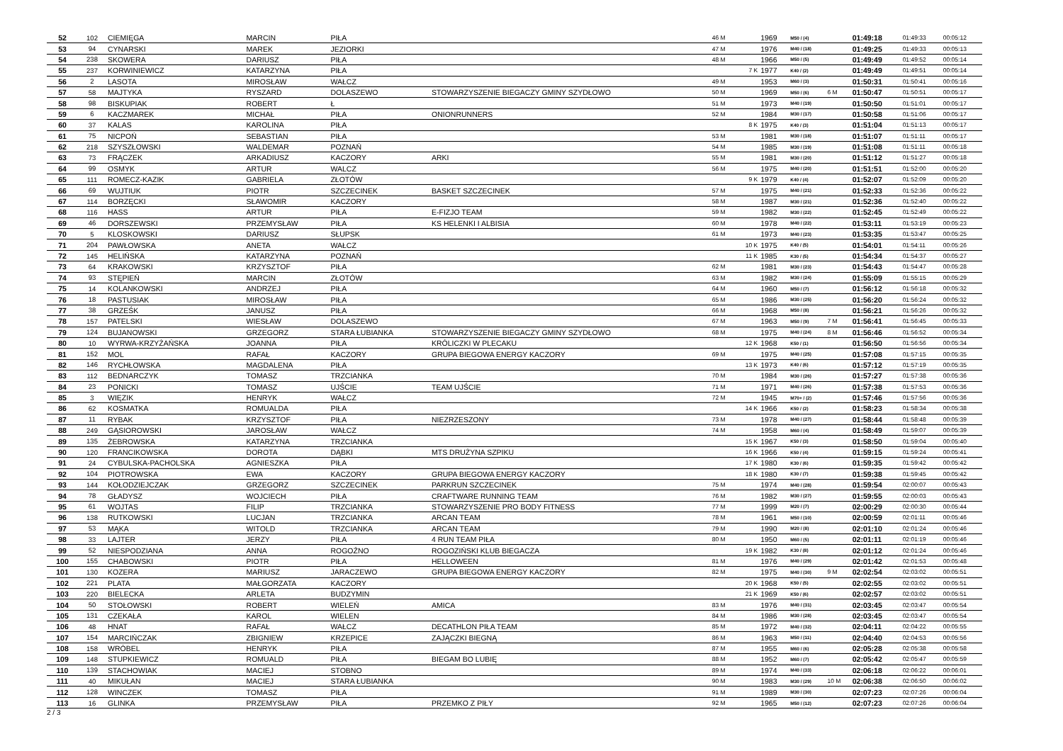| 52 | 102 | CIEMIĘGA | MARCIN | PIŁA | | 46 M | | 1969 | M50 / (4) | | 01:49:18 | 01:49:33 | 00:05:12 |
| 53 | 94 | CYNARSKI | MAREK | JEZIORKI | | 47 M | | 1976 | M40 / (18) | | 01:49:25 | 01:49:33 | 00:05:13 |
| 54 | 238 | SKOWERA | DARIUSZ | PIŁA | | 48 M | | 1966 | M50 / (5) | | 01:49:49 | 01:49:52 | 00:05:14 |
| 55 | 237 | KORWINIEWICZ | KATARZYNA | PIŁA | | | 7 K | 1977 | K40 / (2) | | 01:49:49 | 01:49:51 | 00:05:14 |
| 56 | 2 | LASOTA | MIROSŁAW | WAŁCZ | | 49 M | | 1953 | M60 / (3) | | 01:50:31 | 01:50:41 | 00:05:16 |
| 57 | 58 | MAJTYKA | RYSZARD | DOLASZEWO | STOWARZYSZENIE BIEGACZY GMINY SZYDŁOWO | 50 M | | 1969 | M50 / (6) | 6 M | 01:50:47 | 01:50:51 | 00:05:17 |
| 58 | 98 | BISKUPIAK | ROBERT | Ł | | 51 M | | 1973 | M40 / (19) | | 01:50:50 | 01:51:01 | 00:05:17 |
| 59 | 6 | KACZMAREK | MICHAŁ | PIŁA | ONIONRUNNERS | 52 M | | 1984 | M30 / (17) | | 01:50:58 | 01:51:06 | 00:05:17 |
| 60 | 37 | KALAS | KAROLINA | PIŁA | | | 8 K | 1975 | K40 / (3) | | 01:51:04 | 01:51:13 | 00:05:17 |
| 61 | 75 | NICPOŃ | SEBASTIAN | PIŁA | | 53 M | | 1981 | M30 / (18) | | 01:51:07 | 01:51:11 | 00:05:17 |
| 62 | 218 | SZYSZŁOWSKI | WALDEMAR | POZNAŃ | | 54 M | | 1985 | M30 / (19) | | 01:51:08 | 01:51:11 | 00:05:18 |
| 63 | 73 | FRĄCZEK | ARKADIUSZ | KACZORY | ARKI | 55 M | | 1981 | M30 / (20) | | 01:51:12 | 01:51:27 | 00:05:18 |
| 64 | 99 | OSMYK | ARTUR | WALCZ | | 56 M | | 1975 | M40 / (20) | | 01:51:51 | 01:52:00 | 00:05:20 |
| 65 | 111 | ROMECZ-KAZIK | GABRIELA | ZŁOTÓW | | | 9 K | 1979 | K40 / (4) | | 01:52:07 | 01:52:09 | 00:05:20 |
| 66 | 69 | WUJTIUK | PIOTR | SZCZECINEK | BASKET SZCZECINEK | 57 M | | 1975 | M40 / (21) | | 01:52:33 | 01:52:36 | 00:05:22 |
| 67 | 114 | BORZĘCKI | SŁAWOMIR | KACZORY | | 58 M | | 1987 | M30 / (21) | | 01:52:36 | 01:52:40 | 00:05:22 |
| 68 | 116 | HASS | ARTUR | PIŁA | E-FIZJO TEAM | 59 M | | 1982 | M30 / (22) | | 01:52:45 | 01:52:49 | 00:05:22 |
| 69 | 46 | DORSZEWSKI | PRZEMYSŁAW | PIŁA | KS HELENKI I ALBISIA | 60 M | | 1978 | M40 / (22) | | 01:53:11 | 01:53:19 | 00:05:23 |
| 70 | 5 | KLOSKOWSKI | DARIUSZ | SŁUPSK | | 61 M | | 1973 | M40 / (23) | | 01:53:35 | 01:53:47 | 00:05:25 |
| 71 | 204 | PAWŁOWSKA | ANETA | WAŁCZ | | | 10 K | 1975 | K40 / (5) | | 01:54:01 | 01:54:11 | 00:05:26 |
| 72 | 145 | HELIŃSKA | KATARZYNA | POZNAŃ | | | 11 K | 1985 | K30 / (5) | | 01:54:34 | 01:54:37 | 00:05:27 |
| 73 | 64 | KRAKOWSKI | KRZYSZTOF | PIŁA | | 62 M | | 1981 | M30 / (23) | | 01:54:43 | 01:54:47 | 00:05:28 |
| 74 | 93 | STĘPIEŃ | MARCIN | ZŁOTÓW | | 63 M | | 1982 | M30 / (24) | | 01:55:09 | 01:55:15 | 00:05:29 |
| 75 | 14 | KOLANKOWSKI | ANDRZEJ | PIŁA | | 64 M | | 1960 | M50 / (7) | | 01:56:12 | 01:56:18 | 00:05:32 |
| 76 | 18 | PASTUSIAK | MIROSŁAW | PIŁA | | 65 M | | 1986 | M30 / (25) | | 01:56:20 | 01:56:24 | 00:05:32 |
| 77 | 38 | GRZEŚK | JANUSZ | PIŁA | | 66 M | | 1968 | M50 / (8) | | 01:56:21 | 01:56:26 | 00:05:32 |
| 78 | 157 | PATELSKI | WIESŁAW | DOLASZEWO | | 67 M | | 1963 | M50 / (9) | 7 M | 01:56:41 | 01:56:45 | 00:05:33 |
| 79 | 124 | BUJANOWSKI | GRZEGORZ | STARA ŁUBIANKA | STOWARZYSZENIE BIEGACZY GMINY SZYDŁOWO | 68 M | | 1975 | M40 / (24) | 8 M | 01:56:46 | 01:56:52 | 00:05:34 |
| 80 | 10 | WYRWA-KRZYŻAŃSKA | JOANNA | PIŁA | KRÓLICZKI W PLECAKU | | 12 K | 1968 | K50 / (1) | | 01:56:50 | 01:56:56 | 00:05:34 |
| 81 | 152 | MOL | RAFAŁ | KACZORY | GRUPA BIEGOWA ENERGY KACZORY | 69 M | | 1975 | M40 / (25) | | 01:57:08 | 01:57:15 | 00:05:35 |
| 82 | 146 | RYCHŁOWSKA | MAGDALENA | PIŁA | | | 13 K | 1973 | K40 / (6) | | 01:57:12 | 01:57:19 | 00:05:35 |
| 83 | 112 | BEDNARCZYK | TOMASZ | TRZCIANKA | | 70 M | | 1984 | M30 / (26) | | 01:57:27 | 01:57:38 | 00:05:36 |
| 84 | 23 | PONICKI | TOMASZ | UJŚCIE | TEAM UJŚCIE | 71 M | | 1971 | M40 / (26) | | 01:57:38 | 01:57:53 | 00:05:36 |
| 85 | 3 | WIĘZIK | HENRYK | WAŁCZ | | 72 M | | 1945 | M70+ / (2) | | 01:57:46 | 01:57:56 | 00:05:36 |
| 86 | 62 | KOSMATKA | ROMUALDA | PIŁA | | | 14 K | 1966 | K50 / (2) | | 01:58:23 | 01:58:34 | 00:05:38 |
| 87 | 11 | RYBAK | KRZYSZTOF | PIŁA | NIEZRZESZONY | 73 M | | 1978 | M40 / (27) | | 01:58:44 | 01:58:48 | 00:05:39 |
| 88 | 249 | GĄSIOROWSKI | JAROSŁAW | WAŁCZ | | 74 M | | 1958 | M60 / (4) | | 01:58:49 | 01:59:07 | 00:05:39 |
| 89 | 135 | ŻEBROWSKA | KATARZYNA | TRZCIANKA | | | 15 K | 1967 | K50 / (3) | | 01:58:50 | 01:59:04 | 00:05:40 |
| 90 | 120 | FRANCIKOWSKA | DOROTA | DĄBKI | MTS DRUŻYNA SZPIKU | | 16 K | 1966 | K50 / (4) | | 01:59:15 | 01:59:24 | 00:05:41 |
| 91 | 24 | CYBULSKA-PACHOLSKA | AGNIESZKA | PIŁA | | | 17 K | 1980 | K30 / (6) | | 01:59:35 | 01:59:42 | 00:05:42 |
| 92 | 104 | PIOTROWSKA | EWA | KACZORY | GRUPA BIEGOWA ENERGY KACZORY | | 18 K | 1980 | K30 / (7) | | 01:59:38 | 01:59:45 | 00:05:42 |
| 93 | 144 | KOŁODZIEJCZAK | GRZEGORZ | SZCZECINEK | PARKRUN SZCZECINEK | 75 M | | 1974 | M40 / (28) | | 01:59:54 | 02:00:07 | 00:05:43 |
| 94 | 78 | GŁADYSZ | WOJCIECH | PIŁA | CRAFTWARE RUNNING TEAM | 76 M | | 1982 | M30 / (27) | | 01:59:55 | 02:00:03 | 00:05:43 |
| 95 | 61 | WOJTAS | FILIP | TRZCIANKA | STOWARZYSZENIE PRO BODY FITNESS | 77 M | | 1999 | M20 / (7) | | 02:00:29 | 02:00:30 | 00:05:44 |
| 96 | 138 | RUTKOWSKI | LUCJAN | TRZCIANKA | ARCAN TEAM | 78 M | | 1961 | M50 / (10) | | 02:00:59 | 02:01:11 | 00:05:46 |
| 97 | 53 | MĄKA | WITOLD | TRZCIANKA | ARCAN TEAM | 79 M | | 1990 | M20 / (8) | | 02:01:10 | 02:01:24 | 00:05:46 |
| 98 | 33 | LAJTER | JERZY | PIŁA | 4 RUN TEAM PIŁA | 80 M | | 1950 | M60 / (5) | | 02:01:11 | 02:01:19 | 00:05:46 |
| 99 | 52 | NIESPODZIANA | ANNA | ROGOŹNO | ROGOZIŃSKI KLUB BIEGACZA | | 19 K | 1982 | K30 / (8) | | 02:01:12 | 02:01:24 | 00:05:46 |
| 100 | 155 | CHABOWSKI | PIOTR | PIŁA | HELLOWEEN | 81 M | | 1976 | M40 / (29) | | 02:01:42 | 02:01:53 | 00:05:48 |
| 101 | 130 | KOZERA | MARIUSZ | JARACZEWO | GRUPA BIEGOWA ENERGY KACZORY | 82 M | | 1975 | M40 / (30) | 9 M | 02:02:54 | 02:03:02 | 00:05:51 |
| 102 | 221 | PLATA | MAŁGORZATA | KACZORY | | | 20 K | 1968 | K50 / (5) | | 02:02:55 | 02:03:02 | 00:05:51 |
| 103 | 220 | BIELECKA | ARLETA | BUDZYMIN | | | 21 K | 1969 | K50 / (6) | | 02:02:57 | 02:03:02 | 00:05:51 |
| 104 | 50 | STOŁOWSKI | ROBERT | WIELEŃ | AMICA | 83 M | | 1976 | M40 / (31) | | 02:03:45 | 02:03:47 | 00:05:54 |
| 105 | 131 | CZEKAŁA | KAROL | WIELEN | | 84 M | | 1986 | M30 / (28) | | 02:03:45 | 02:03:47 | 00:05:54 |
| 106 | 48 | HNAT | RAFAŁ | WAŁCZ | DECATHLON PIŁA TEAM | 85 M | | 1972 | M40 / (32) | | 02:04:11 | 02:04:22 | 00:05:55 |
| 107 | 154 | MARCIŃCZAK | ZBIGNIEW | KRZEPICE | ZAJĄCZKI BIEGNĄ | 86 M | | 1963 | M50 / (11) | | 02:04:40 | 02:04:53 | 00:05:56 |
| 108 | 158 | WRÓBEL | HENRYK | PIŁA | | 87 M | | 1955 | M60 / (6) | | 02:05:28 | 02:05:38 | 00:05:58 |
| 109 | 148 | STUPKIEWICZ | ROMUALD | PIŁA | BIEGAM BO LUBIĘ | 88 M | | 1952 | M60 / (7) | | 02:05:42 | 02:05:47 | 00:05:59 |
| 110 | 139 | STACHOWIAK | MACIEJ | STOBNO | | 89 M | | 1974 | M40 / (33) | | 02:06:18 | 02:06:22 | 00:06:01 |
| 111 | 40 | MIKUŁAN | MACIEJ | STARA ŁUBIANKA | | 90 M | | 1983 | M30 / (29) | 10 M | 02:06:38 | 02:06:50 | 00:06:02 |
| 112 | 128 | WINCZEK | TOMASZ | PIŁA | | 91 M | | 1989 | M30 / (30) | | 02:07:23 | 02:07:26 | 00:06:04 |
| 113 | 16 | GLINKA | PRZEMYSŁAW | PIŁA | PRZEMKO Z PIŁY | 92 M | | 1965 | M50 / (12) | | 02:07:23 | 02:07:26 | 00:06:04 |
2 / 3